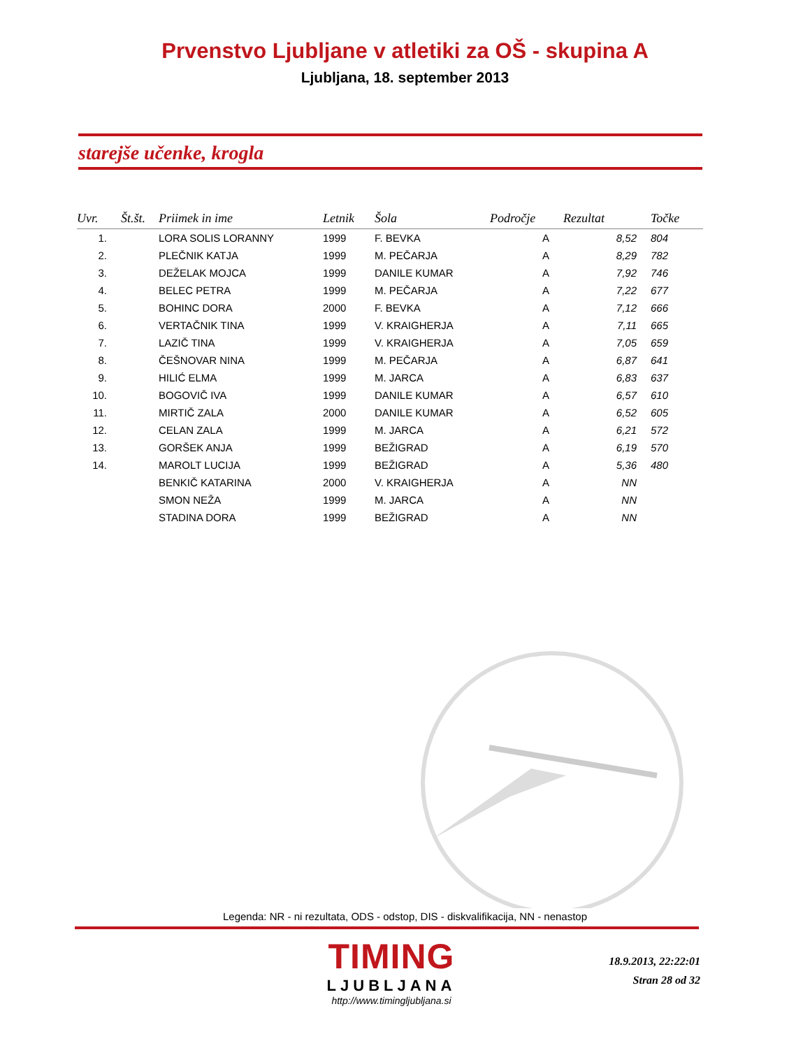Prvenstvo Ljubljane v atletiki za OŠ - skupina A
Ljubljana, 18. september 2013
starejše učenke, krogla
| Uvr. | Št.št. | Priimek in ime | Letnik | Šola | Področje | Rezultat | Točke |
| --- | --- | --- | --- | --- | --- | --- | --- |
| 1. | | LORA SOLIS LORANNY | 1999 | F. BEVKA | A | 8,52 | 804 |
| 2. | | PLEČNIK KATJA | 1999 | M. PEČARJA | A | 8,29 | 782 |
| 3. | | DEŽELAK MOJCA | 1999 | DANILE KUMAR | A | 7,92 | 746 |
| 4. | | BELEC PETRA | 1999 | M. PEČARJA | A | 7,22 | 677 |
| 5. | | BOHINC DORA | 2000 | F. BEVKA | A | 7,12 | 666 |
| 6. | | VERTAČNIK TINA | 1999 | V. KRAIGHERJA | A | 7,11 | 665 |
| 7. | | LAZIČ TINA | 1999 | V. KRAIGHERJA | A | 7,05 | 659 |
| 8. | | ČEŠNOVAR NINA | 1999 | M. PEČARJA | A | 6,87 | 641 |
| 9. | | HILIĆ ELMA | 1999 | M. JARCA | A | 6,83 | 637 |
| 10. | | BOGOVIČ IVA | 1999 | DANILE KUMAR | A | 6,57 | 610 |
| 11. | | MIRTIČ ZALA | 2000 | DANILE KUMAR | A | 6,52 | 605 |
| 12. | | CELAN ZALA | 1999 | M. JARCA | A | 6,21 | 572 |
| 13. | | GORŠEK ANJA | 1999 | BEŽIGRAD | A | 6,19 | 570 |
| 14. | | MAROLT LUCIJA | 1999 | BEŽIGRAD | A | 5,36 | 480 |
| | | BENKIČ KATARINA | 2000 | V. KRAIGHERJA | A | NN | |
| | | SMON NEŽA | 1999 | M. JARCA | A | NN | |
| | | STADINA DORA | 1999 | BEŽIGRAD | A | NN | |
Legenda: NR - ni rezultata, ODS - odstop, DIS - diskvalifikacija, NN - nenastop
TIMING
LJUBLJANA
http://www.timingljubljana.si
18.9.2013, 22:22:01
Stran 28 od 32